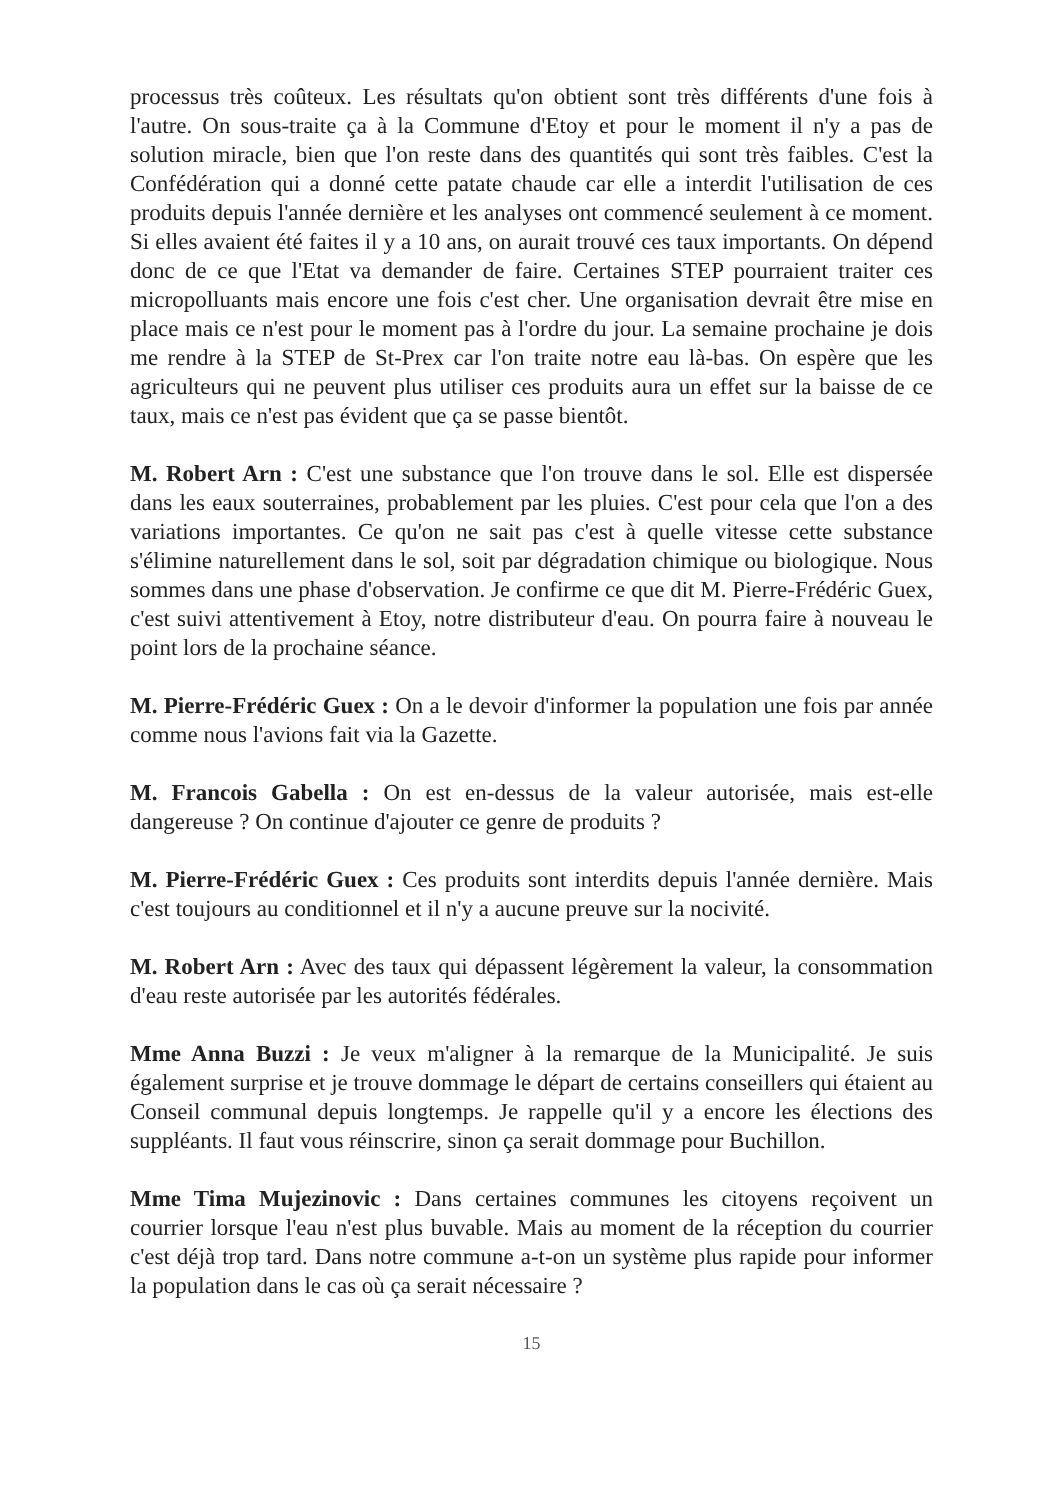processus très coûteux. Les résultats qu'on obtient sont très différents d'une fois à l'autre. On sous-traite ça à la Commune d'Etoy et pour le moment il n'y a pas de solution miracle, bien que l'on reste dans des quantités qui sont très faibles. C'est la Confédération qui a donné cette patate chaude car elle a interdit l'utilisation de ces produits depuis l'année dernière et les analyses ont commencé seulement à ce moment. Si elles avaient été faites il y a 10 ans, on aurait trouvé ces taux importants. On dépend donc de ce que l'Etat va demander de faire. Certaines STEP pourraient traiter ces micropolluants mais encore une fois c'est cher. Une organisation devrait être mise en place mais ce n'est pour le moment pas à l'ordre du jour. La semaine prochaine je dois me rendre à la STEP de St-Prex car l'on traite notre eau là-bas. On espère que les agriculteurs qui ne peuvent plus utiliser ces produits aura un effet sur la baisse de ce taux, mais ce n'est pas évident que ça se passe bientôt.
M. Robert Arn : C'est une substance que l'on trouve dans le sol. Elle est dispersée dans les eaux souterraines, probablement par les pluies. C'est pour cela que l'on a des variations importantes. Ce qu'on ne sait pas c'est à quelle vitesse cette substance s'élimine naturellement dans le sol, soit par dégradation chimique ou biologique. Nous sommes dans une phase d'observation. Je confirme ce que dit M. Pierre-Frédéric Guex, c'est suivi attentivement à Etoy, notre distributeur d'eau. On pourra faire à nouveau le point lors de la prochaine séance.
M. Pierre-Frédéric Guex : On a le devoir d'informer la population une fois par année comme nous l'avions fait via la Gazette.
M. Francois Gabella : On est en-dessus de la valeur autorisée, mais est-elle dangereuse ? On continue d'ajouter ce genre de produits ?
M. Pierre-Frédéric Guex : Ces produits sont interdits depuis l'année dernière. Mais c'est toujours au conditionnel et il n'y a aucune preuve sur la nocivité.
M. Robert Arn : Avec des taux qui dépassent légèrement la valeur, la consommation d'eau reste autorisée par les autorités fédérales.
Mme Anna Buzzi : Je veux m'aligner à la remarque de la Municipalité. Je suis également surprise et je trouve dommage le départ de certains conseillers qui étaient au Conseil communal depuis longtemps. Je rappelle qu'il y a encore les élections des suppléants. Il faut vous réinscrire, sinon ça serait dommage pour Buchillon.
Mme Tima Mujezinovic : Dans certaines communes les citoyens reçoivent un courrier lorsque l'eau n'est plus buvable. Mais au moment de la réception du courrier c'est déjà trop tard. Dans notre commune a-t-on un système plus rapide pour informer la population dans le cas où ça serait nécessaire ?
15